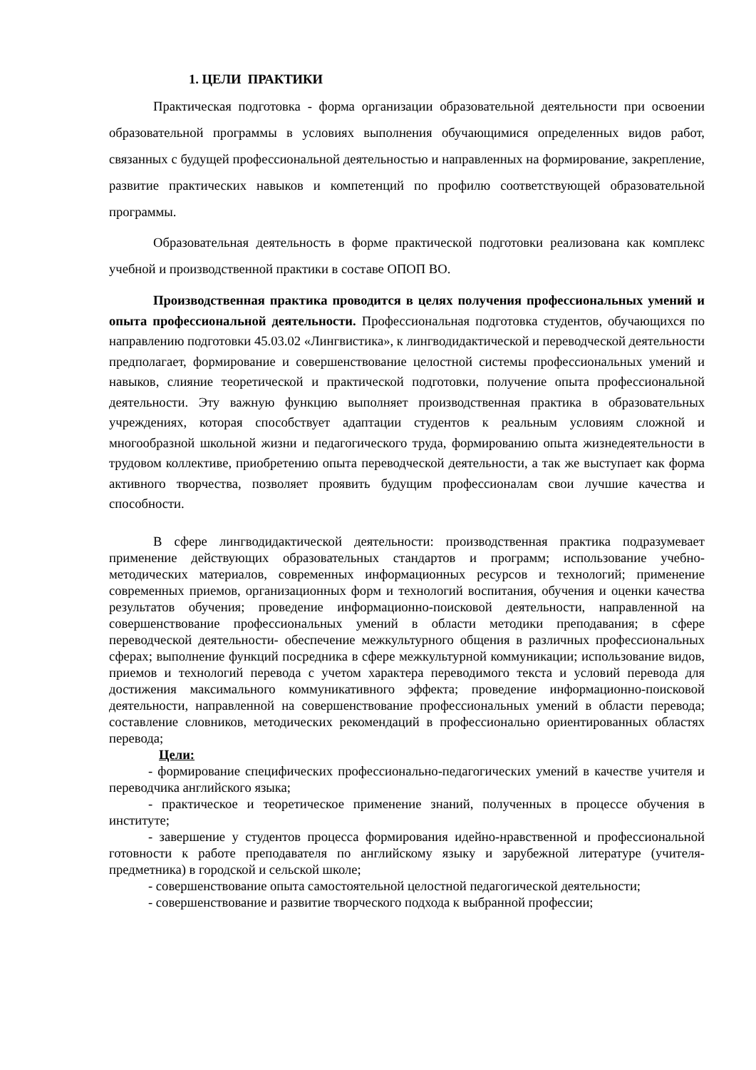1. ЦЕЛИ ПРАКТИКИ
Практическая подготовка - форма организации образовательной деятельности при освоении образовательной программы в условиях выполнения обучающимися определенных видов работ, связанных с будущей профессиональной деятельностью и направленных на формирование, закрепление, развитие практических навыков и компетенций по профилю соответствующей образовательной программы.
Образовательная деятельность в форме практической подготовки реализована как комплекс учебной и производственной практики в составе ОПОП ВО.
Производственная практика проводится в целях получения профессиональных умений и опыта профессиональной деятельности. Профессиональная подготовка студентов, обучающихся по направлению подготовки 45.03.02 «Лингвистика», к лингводидактической и переводческой деятельности предполагает, формирование и совершенствование целостной системы профессиональных умений и навыков, слияние теоретической и практической подготовки, получение опыта профессиональной деятельности. Эту важную функцию выполняет производственная практика в образовательных учреждениях, которая способствует адаптации студентов к реальным условиям сложной и многообразной школьной жизни и педагогического труда, формированию опыта жизнедеятельности в трудовом коллективе, приобретению опыта переводческой деятельности, а так же выступает как форма активного творчества, позволяет проявить будущим профессионалам свои лучшие качества и способности.
В сфере лингводидактической деятельности: производственная практика подразумевает применение действующих образовательных стандартов и программ; использование учебно-методических материалов, современных информационных ресурсов и технологий; применение современных приемов, организационных форм и технологий воспитания, обучения и оценки качества результатов обучения; проведение информационно-поисковой деятельности, направленной на совершенствование профессиональных умений в области методики преподавания; в сфере переводческой деятельности- обеспечение межкультурного общения в различных профессиональных сферах; выполнение функций посредника в сфере межкультурной коммуникации; использование видов, приемов и технологий перевода с учетом характера переводимого текста и условий перевода для достижения максимального коммуникативного эффекта; проведение информационно-поисковой деятельности, направленной на совершенствование профессиональных умений в области перевода; составление словников, методических рекомендаций в профессионально ориентированных областях перевода;
Цели:
- формирование специфических профессионально-педагогических умений в качестве учителя и переводчика английского языка;
- практическое и теоретическое применение знаний, полученных в процессе обучения в институте;
- завершение у студентов процесса формирования идейно-нравственной и профессиональной готовности к работе преподавателя по английскому языку и зарубежной литературе (учителя-предметника) в городской и сельской школе;
- совершенствование опыта самостоятельной целостной педагогической деятельности;
- совершенствование и развитие творческого подхода к выбранной профессии;